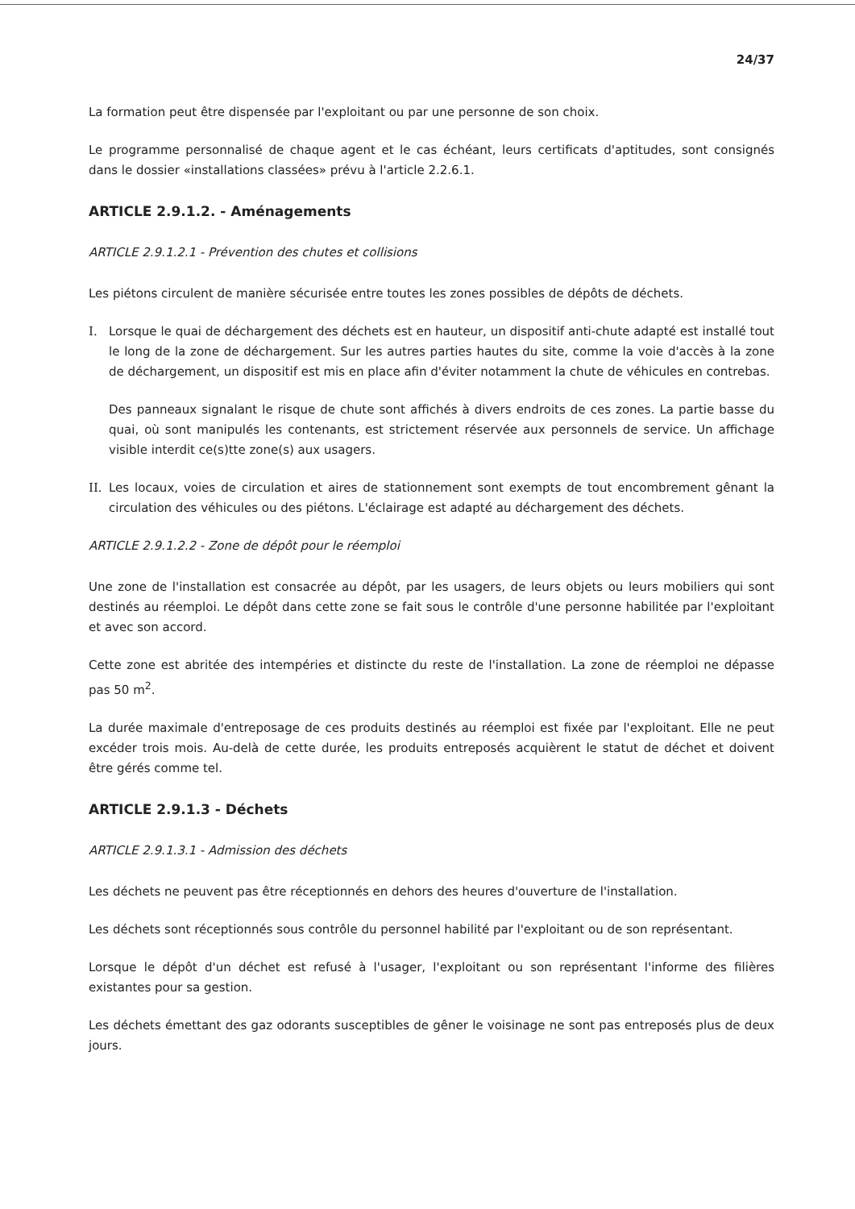24/37
La formation peut être dispensée par l'exploitant ou par une personne de son choix.
Le programme personnalisé de chaque agent et le cas échéant, leurs certificats d'aptitudes, sont consignés dans le dossier «installations classées» prévu à l'article 2.2.6.1.
ARTICLE 2.9.1.2. - Aménagements
ARTICLE 2.9.1.2.1 - Prévention des chutes et collisions
Les piétons circulent de manière sécurisée entre toutes les zones possibles de dépôts de déchets.
I. Lorsque le quai de déchargement des déchets est en hauteur, un dispositif anti-chute adapté est installé tout le long de la zone de déchargement. Sur les autres parties hautes du site, comme la voie d'accès à la zone de déchargement, un dispositif est mis en place afin d'éviter notamment la chute de véhicules en contrebas.
Des panneaux signalant le risque de chute sont affichés à divers endroits de ces zones. La partie basse du quai, où sont manipulés les contenants, est strictement réservée aux personnels de service. Un affichage visible interdit ce(s)tte zone(s) aux usagers.
II.
Les locaux, voies de circulation et aires de stationnement sont exempts de tout encombrement gênant la circulation des véhicules ou des piétons. L'éclairage est adapté au déchargement des déchets.
ARTICLE 2.9.1.2.2 - Zone de dépôt pour le réemploi
Une zone de l'installation est consacrée au dépôt, par les usagers, de leurs objets ou leurs mobiliers qui sont destinés au réemploi. Le dépôt dans cette zone se fait sous le contrôle d'une personne habilitée par l'exploitant et avec son accord.
Cette zone est abritée des intempéries et distincte du reste de l'installation. La zone de réemploi ne dépasse pas 50 m<sup>2</sup>.
La durée maximale d'entreposage de ces produits destinés au réemploi est fixée par l'exploitant. Elle ne peut excéder trois mois. Au-delà de cette durée, les produits entreposés acquièrent le statut de déchet et doivent être gérés comme tel.
ARTICLE 2.9.1.3 - Déchets
ARTICLE 2.9.1.3.1 - Admission des déchets
Les déchets ne peuvent pas être réceptionnés en dehors des heures d'ouverture de l'installation.
Les déchets sont réceptionnés sous contrôle du personnel habilité par l'exploitant ou de son représentant.
Lorsque le dépôt d'un déchet est refusé à l'usager, l'exploitant ou son représentant l'informe des filières existantes pour sa gestion.
Les déchets émettant des gaz odorants susceptibles de gêner le voisinage ne sont pas entreposés plus de deux jours.